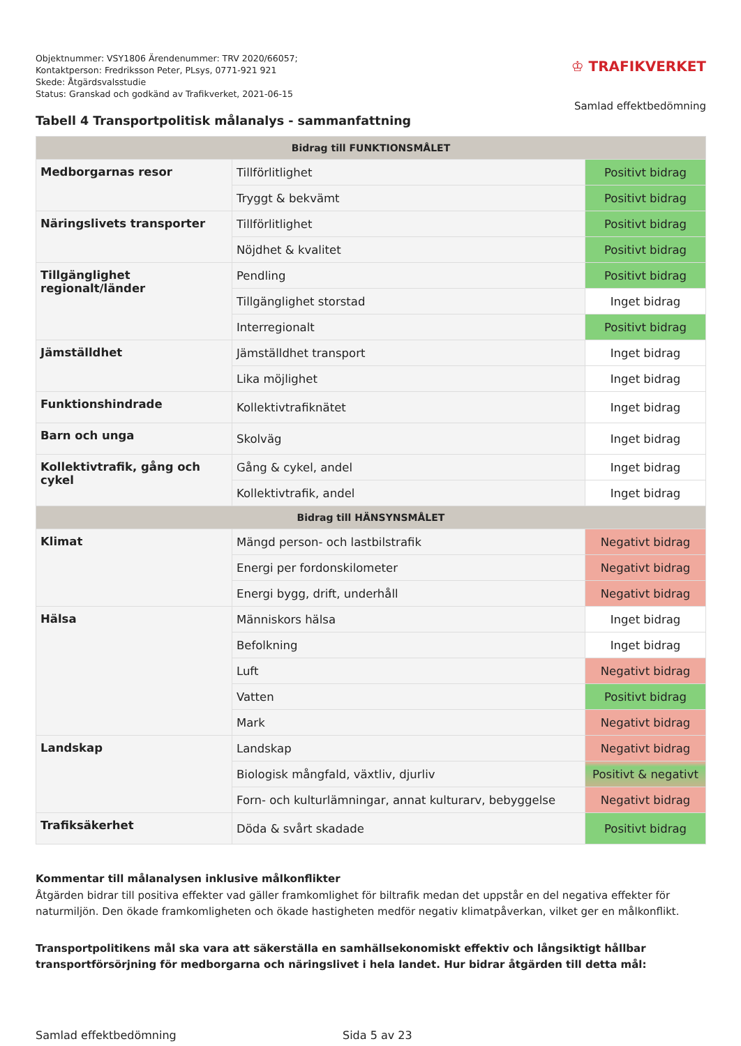Objektnummer: VSY1806 Ärendenummer: TRV 2020/66057;
Kontaktperson: Fredriksson Peter, PLsys, 0771-921 921
Skede: Åtgärdsvalsstudie
Status: Granskad och godkänd av Trafikverket, 2021-06-15
♔ TRAFIKVERKET
Samlad effektbedömning
Tabell 4 Transportpolitisk målanalys - sammanfattning
| Bidrag till FUNKTIONSMÅLET | | |
| --- | --- | --- |
| Medborgarnas resor | Tillförlitlighet | Positivt bidrag |
| | Tryggt & bekvämt | Positivt bidrag |
| Näringslivets transporter | Tillförlitlighet | Positivt bidrag |
| | Nöjdhet & kvalitet | Positivt bidrag |
| Tillgänglighet regionalt/länder | Pendling | Positivt bidrag |
| | Tillgänglighet storstad | Inget bidrag |
| | Interregionalt | Positivt bidrag |
| Jämställdhet | Jämställdhet transport | Inget bidrag |
| | Lika möjlighet | Inget bidrag |
| Funktionshindrade | Kollektivtrafiknätet | Inget bidrag |
| Barn och unga | Skolväg | Inget bidrag |
| Kollektivtrafik, gång och cykel | Gång & cykel, andel | Inget bidrag |
| | Kollektivtrafik, andel | Inget bidrag |
| Bidrag till HÄNSYNSMÅLET | | |
| Klimat | Mängd person- och lastbilstrafik | Negativt bidrag |
| | Energi per fordonskilometer | Negativt bidrag |
| | Energi bygg, drift, underhåll | Negativt bidrag |
| Hälsa | Människors hälsa | Inget bidrag |
| | Befolkning | Inget bidrag |
| | Luft | Negativt bidrag |
| | Vatten | Positivt bidrag |
| | Mark | Negativt bidrag |
| Landskap | Landskap | Negativt bidrag |
| | Biologisk mångfald, växtliv, djurliv | Positivt & negativt |
| | Forn- och kulturlämningar, annat kulturarv, bebyggelse | Negativt bidrag |
| Trafiksäkerhet | Döda & svårt skadade | Positivt bidrag |
Kommentar till målanalysen inklusive målkonflikter
Åtgärden bidrar till positiva effekter vad gäller framkomlighet för biltrafik medan det uppstår en del negativa effekter för naturmiljön. Den ökade framkomligheten och ökade hastigheten medför negativ klimatpåverkan, vilket ger en målkonflikt.
Transportpolitikens mål ska vara att säkerställa en samhällsekonomiskt effektiv och långsiktigt hållbar transportförsörjning för medborgarna och näringslivet i hela landet. Hur bidrar åtgärden till detta mål:
Samlad effektbedömning Sida 5 av 23